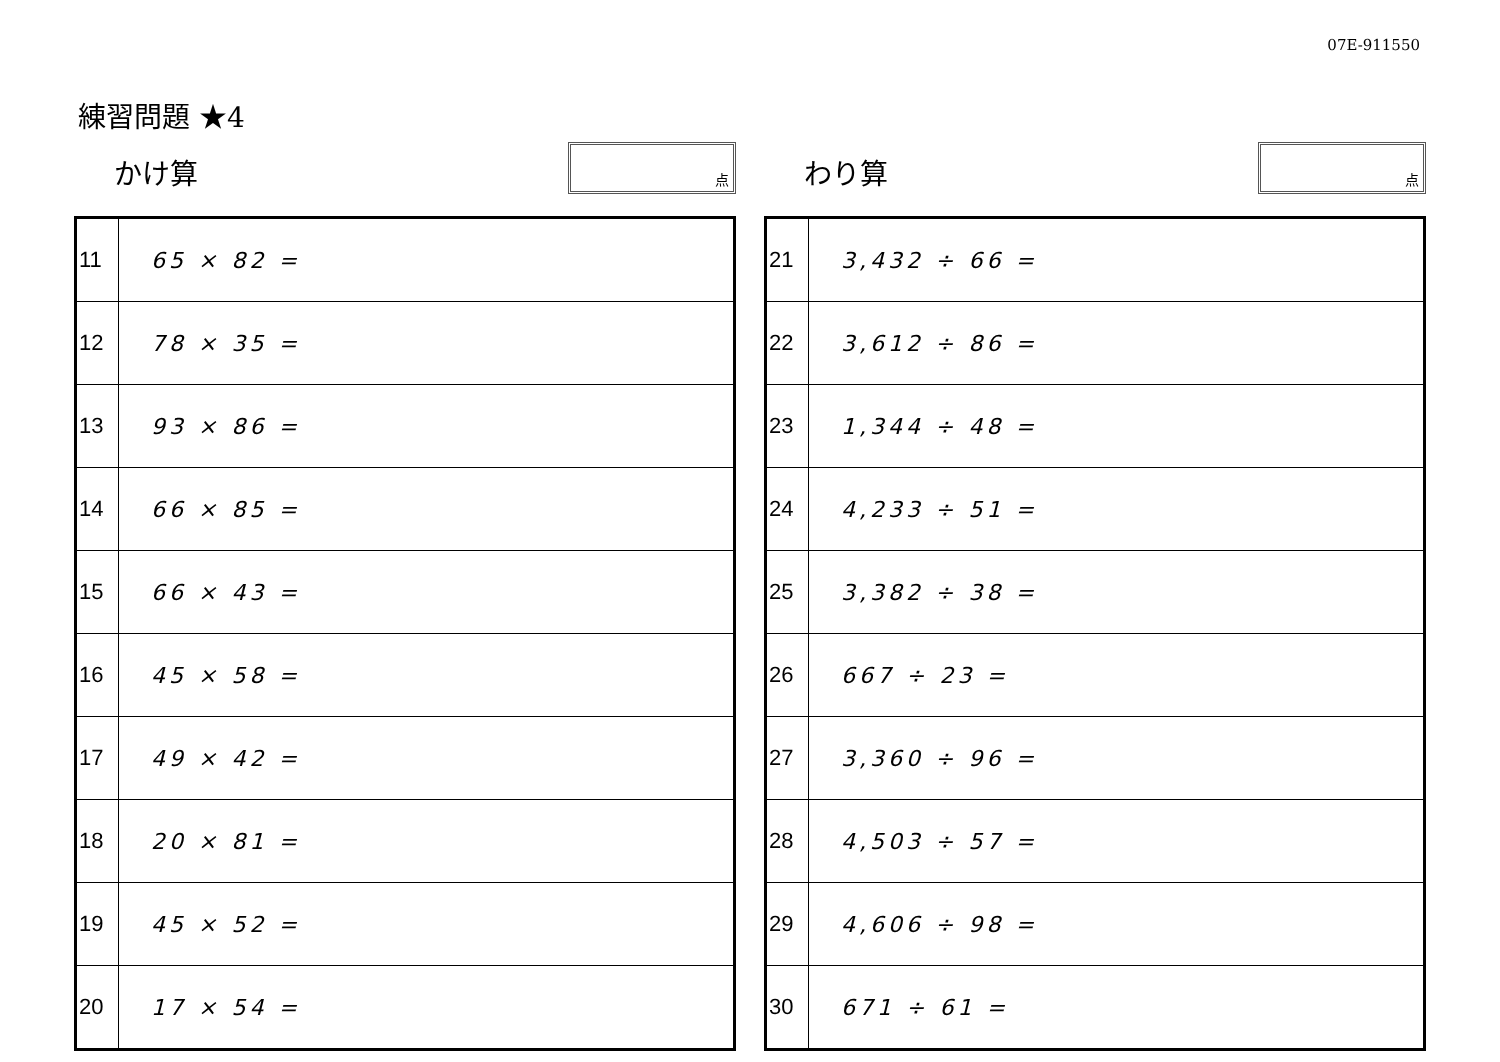07E-911550
練習問題 ★4
かけ算
点
| 11 | 65 × 82 = |
| 12 | 78 × 35 = |
| 13 | 93 × 86 = |
| 14 | 66 × 85 = |
| 15 | 66 × 43 = |
| 16 | 45 × 58 = |
| 17 | 49 × 42 = |
| 18 | 20 × 81 = |
| 19 | 45 × 52 = |
| 20 | 17 × 54 = |
わり算
点
| 21 | 3,432 ÷ 66 = |
| 22 | 3,612 ÷ 86 = |
| 23 | 1,344 ÷ 48 = |
| 24 | 4,233 ÷ 51 = |
| 25 | 3,382 ÷ 38 = |
| 26 | 667 ÷ 23 = |
| 27 | 3,360 ÷ 96 = |
| 28 | 4,503 ÷ 57 = |
| 29 | 4,606 ÷ 98 = |
| 30 | 671 ÷ 61 = |